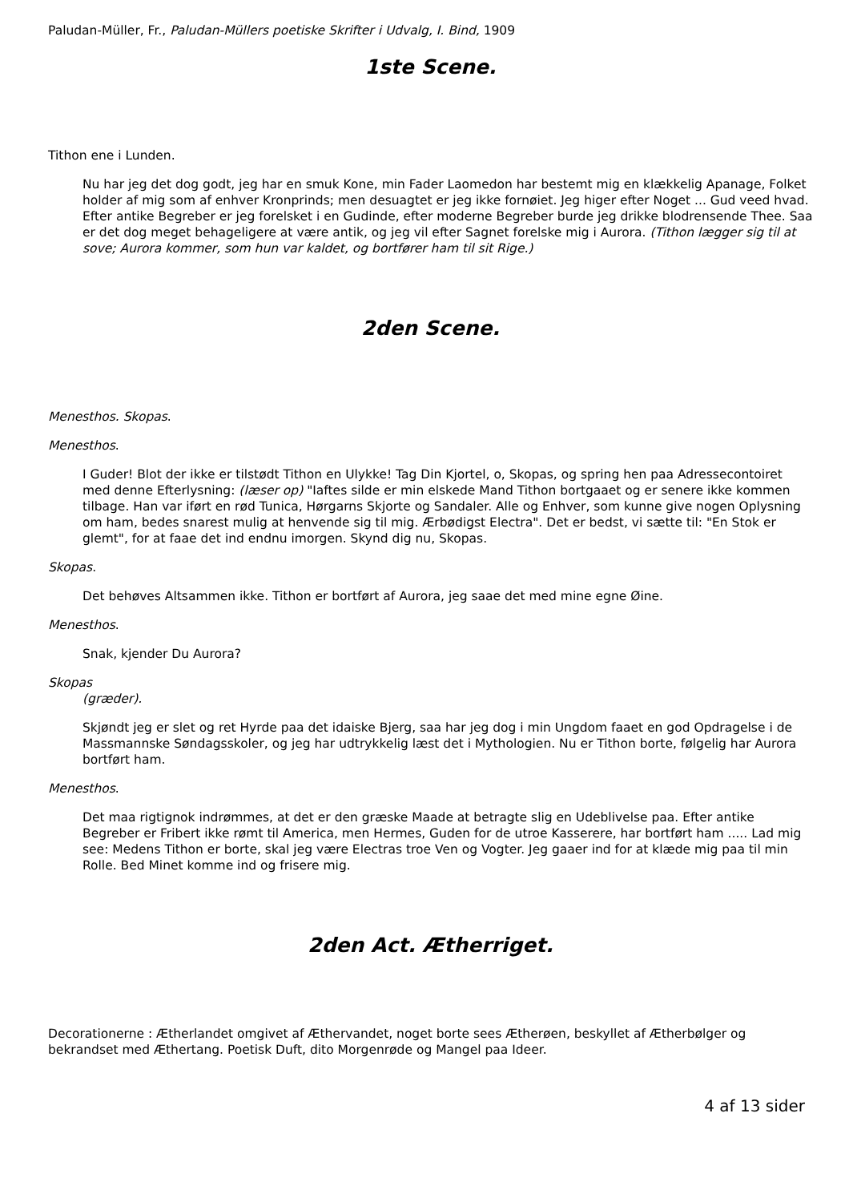Paludan-Müller, Fr., Paludan-Müllers poetiske Skrifter i Udvalg, I. Bind, 1909
1ste Scene.
Tithon ene i Lunden.
Nu har jeg det dog godt, jeg har en smuk Kone, min Fader Laomedon har bestemt mig en klækkelig Apanage, Folket holder af mig som af enhver Kronprinds; men desuagtet er jeg ikke fornøiet. Jeg higer efter Noget ... Gud veed hvad. Efter antike Begreber er jeg forelsket i en Gudinde, efter moderne Begreber burde jeg drikke blodrensende Thee. Saa er det dog meget behageligere at være antik, og jeg vil efter Sagnet forelske mig i Aurora. (Tithon lægger sig til at sove; Aurora kommer, som hun var kaldet, og bortfører ham til sit Rige.)
2den Scene.
Menesthos. Skopas.
Menesthos.
I Guder! Blot der ikke er tilstødt Tithon en Ulykke! Tag Din Kjortel, o, Skopas, og spring hen paa Adressecontoiret med denne Efterlysning: (læser op) "Iaftes silde er min elskede Mand Tithon bortgaaet og er senere ikke kommen tilbage. Han var iført en rød Tunica, Hørgarns Skjorte og Sandaler. Alle og Enhver, som kunne give nogen Oplysning om ham, bedes snarest mulig at henvende sig til mig. Ærbødigst Electra". Det er bedst, vi sætte til: "En Stok er glemt", for at faae det ind endnu imorgen. Skynd dig nu, Skopas.
Skopas.
Det behøves Altsammen ikke. Tithon er bortført af Aurora, jeg saae det med mine egne Øine.
Menesthos.
Snak, kjender Du Aurora?
Skopas
(græder).
Skjøndt jeg er slet og ret Hyrde paa det idaiske Bjerg, saa har jeg dog i min Ungdom faaet en god Opdragelse i de Massmannske Søndagsskoler, og jeg har udtrykkelig læst det i Mythologien. Nu er Tithon borte, følgelig har Aurora bortført ham.
Menesthos.
Det maa rigtignok indrømmes, at det er den græske Maade at betragte slig en Udeblivelse paa. Efter antike Begreber er Fribert ikke rømt til America, men Hermes, Guden for de utroe Kasserere, har bortført ham ..... Lad mig see: Medens Tithon er borte, skal jeg være Electras troe Ven og Vogter. Jeg gaaer ind for at klæde mig paa til min Rolle. Bed Minet komme ind og frisere mig.
2den Act. Ætherriget.
Decorationerne : Ætherlandet omgivet af Æthervandet, noget borte sees Ætherøen, beskyllet af Ætherbølger og bekrandset med Æthertang. Poetisk Duft, dito Morgenrøde og Mangel paa Ideer.
4 af 13 sider